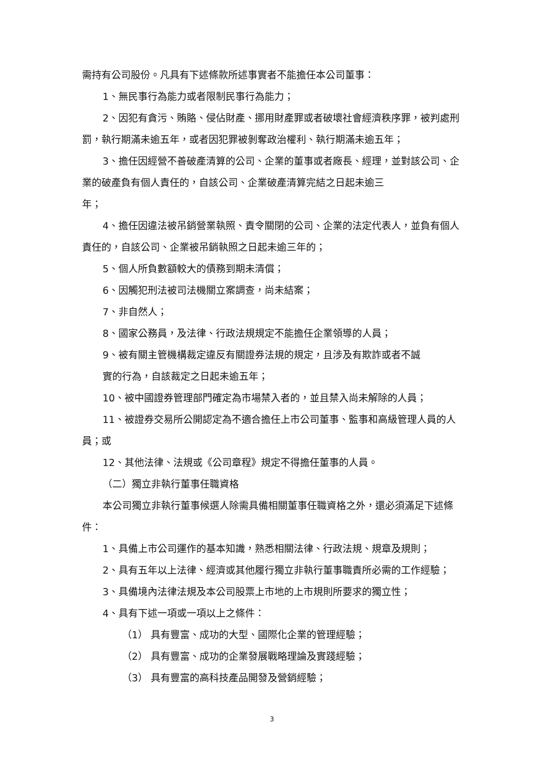需持有公司股份。凡具有下述條款所述事實者不能擔任本公司董事：
1、無民事行為能力或者限制民事行為能力；
2、因犯有貪污、賄賂、侵佔財產、挪用財產罪或者破壞社會經濟秩序罪，被判處刑罰，執行期滿未逾五年，或者因犯罪被剝奪政治權利、執行期滿未逾五年；
3、擔任因經營不善破產清算的公司、企業的董事或者廠長、經理，並對該公司、企業的破產負有個人責任的，自該公司、企業破產清算完結之日起未逾三
年；
4、擔任因違法被吊銷營業執照、責令關閉的公司、企業的法定代表人，並負有個人責任的，自該公司、企業被吊銷執照之日起未逾三年的；
5、個人所負數額較大的債務到期未清償；
6、因觸犯刑法被司法機關立案調查，尚未結案；
7、非自然人；
8、國家公務員，及法律、行政法規規定不能擔任企業領導的人員；
9、被有關主管機構裁定違反有關證券法規的規定，且涉及有欺詐或者不誠
實的行為，自該裁定之日起未逾五年；
10、被中國證券管理部門確定為市場禁入者的，並且禁入尚未解除的人員；
11、被證券交易所公開認定為不適合擔任上市公司董事、監事和高級管理人員的人員；或
12、其他法律、法規或《公司章程》規定不得擔任董事的人員。
（二）獨立非執行董事任職資格
本公司獨立非執行董事候選人除需具備相關董事任職資格之外，還必須滿足下述條件：
1、具備上市公司運作的基本知識，熟悉相關法律、行政法規、規章及規則；
2、具有五年以上法律、經濟或其他履行獨立非執行董事職責所必需的工作經驗；
3、具備境內法律法規及本公司股票上市地的上市規則所要求的獨立性；
4、具有下述一項或一項以上之條件：
（1） 具有豐富、成功的大型、國際化企業的管理經驗；
（2） 具有豐富、成功的企業發展戰略理論及實踐經驗；
（3） 具有豐富的高科技產品開發及營銷經驗；
3